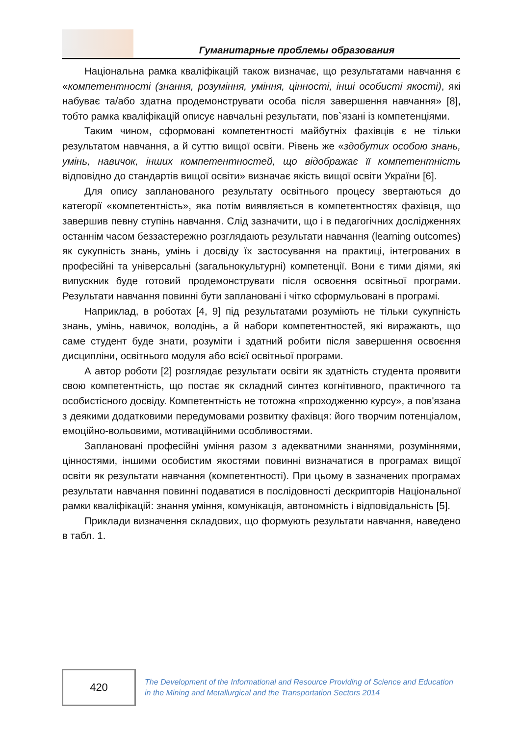Гуманитарные проблемы образования
Національна рамка кваліфікацій також визначає, що результатами навчання є «компетентності (знання, розуміння, уміння, цінності, інші особисті якості), які набуває та/або здатна продемонструвати особа після завершення навчання» [8], тобто рамка кваліфікацій описує навчальні результати, пов`язані із компетенціями.
Таким чином, сформовані компетентності майбутніх фахівців є не тільки результатом навчання, а й суттю вищої освіти. Рівень же «здобутих особою знань, умінь, навичок, інших компетентностей, що відображає її компетентність відповідно до стандартів вищої освіти» визначає якість вищої освіти України [6].
Для опису запланованого результату освітнього процесу звертаються до категорії «компетентність», яка потім виявляється в компетентностях фахівця, що завершив певну ступінь навчання. Слід зазначити, що і в педагогічних дослідженнях останнім часом беззастережно розглядають результати навчання (learning outcomes) як сукупність знань, умінь і досвіду їх застосування на практиці, інтегрованих в професійні та універсальні (загальнокультурні) компетенції. Вони є тими діями, які випускник буде готовий продемонструвати після освоєння освітньої програми. Результати навчання повинні бути заплановані і чітко сформульовані в програмі.
Наприклад, в роботах [4, 9] під результатами розуміють не тільки сукупність знань, умінь, навичок, володінь, а й набори компетентностей, які виражають, що саме студент буде знати, розуміти і здатний робити після завершення освоєння дисципліни, освітнього модуля або всієї освітньої програми.
А автор роботи [2] розглядає результати освіти як здатність студента проявити свою компетентність, що постає як складний синтез когнітивного, практичного та особистісного досвіду. Компетентність не тотожна «проходженню курсу», а пов'язана з деякими додатковими передумовами розвитку фахівця: його творчим потенціалом, емоційно-вольовими, мотиваційними особливостями.
Заплановані професійні уміння разом з адекватними знаннями, розуміннями, цінностями, іншими особистим якостями повинні визначатися в програмах вищої освіти як результати навчання (компетентності). При цьому в зазначених програмах результати навчання повинні подаватися в послідовності дескрипторів Національної рамки кваліфікацій: знання уміння, комунікація, автономність і відповідальність [5].
Приклади визначення складових, що формують результати навчання, наведено в табл. 1.
420
The Development of the Informational and Resource Providing of Science and Education
in the Mining and Metallurgical and the Transportation Sectors 2014